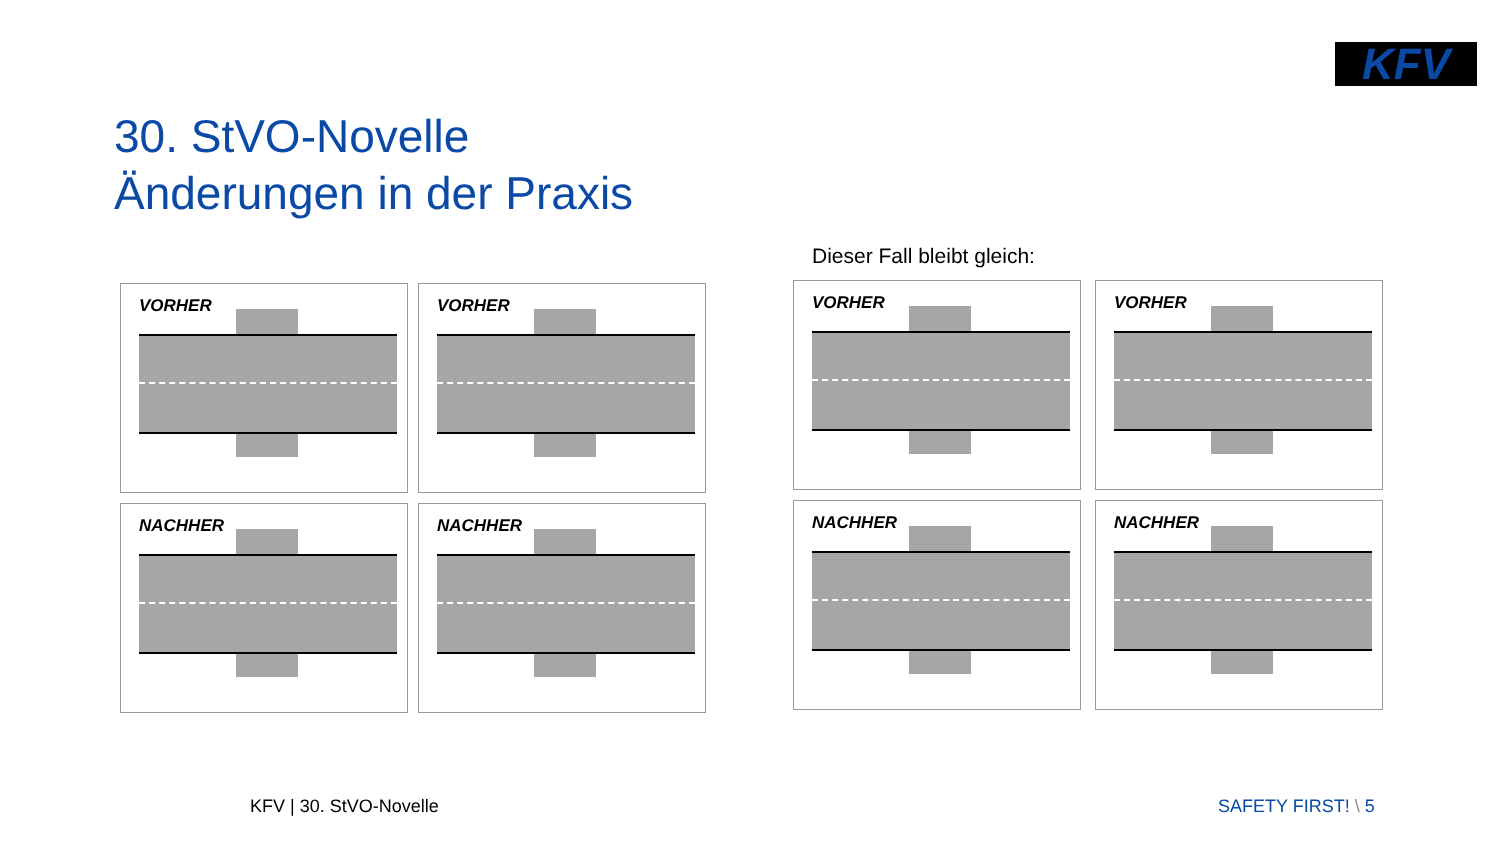KFV
30. StVO-Novelle
Änderungen in der Praxis
Dieser Fall bleibt gleich:
VORHER
VORHER
NACHHER
NACHHER
VORHER
VORHER
NACHHER
NACHHER
KFV | 30. StVO-Novelle SAFETY FIRST! \ 5